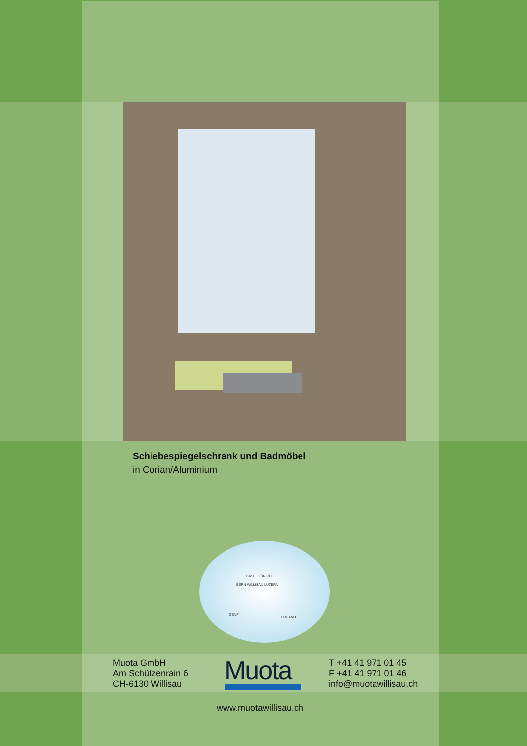Schiebespiegelschrank und Badmöbel
in Corian/Aluminium
BASEL ZÜRICH
BERN WILLISAU LUZERN
GENF
LUGANO
Muota GmbH
Am Schützenrain 6
CH-6130 Willisau
Muota
T +41 41 971 01 45
F +41 41 971 01 46
info@muotawillisau.ch
www.muotawillisau.ch